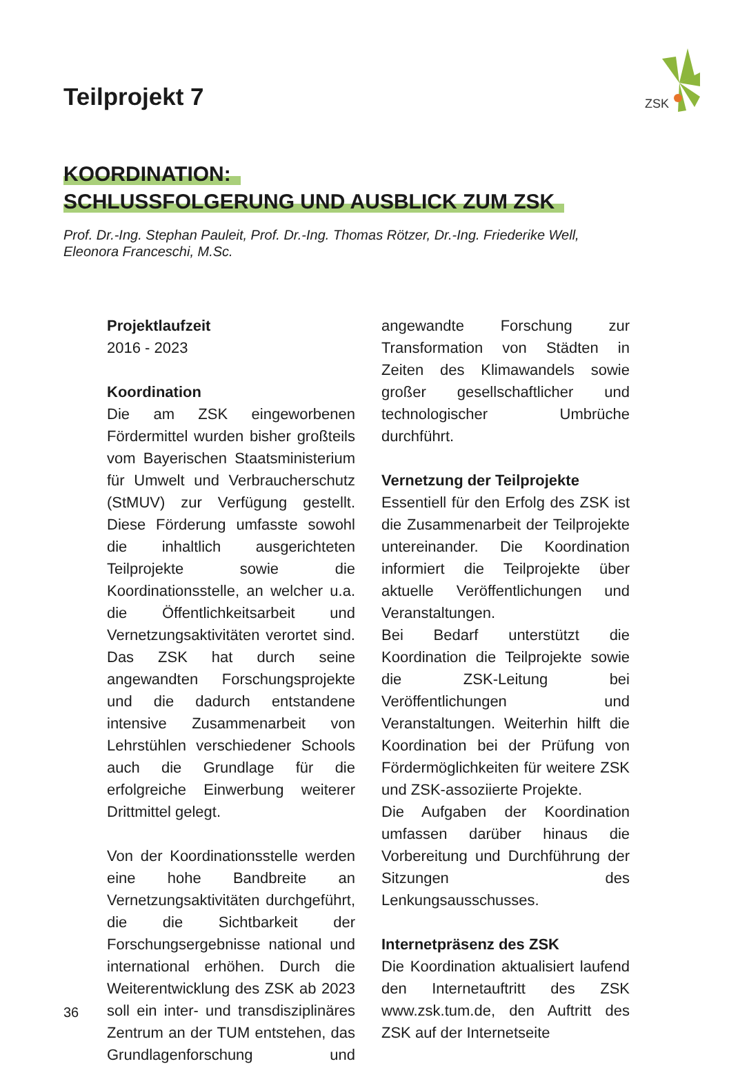ZSK
Teilprojekt 7
KOORDINATION:
SCHLUSSFOLGERUNG UND AUSBLICK ZUM ZSK
Prof. Dr.-Ing. Stephan Pauleit, Prof. Dr.-Ing. Thomas Rötzer, Dr.-Ing. Friederike Well,
Eleonora Franceschi, M.Sc.
Projektlaufzeit
2016 - 2023
Koordination
Die am ZSK eingeworbenen Fördermittel wurden bisher großteils vom Bayerischen Staatsministerium für Umwelt und Verbraucherschutz (StMUV) zur Verfügung gestellt. Diese Förderung umfasste sowohl die inhaltlich ausgerichteten Teilprojekte sowie die Koordinationsstelle, an welcher u.a. die Öffentlichkeitsarbeit und Vernetzungsaktivitäten verortet sind. Das ZSK hat durch seine angewandten Forschungsprojekte und die dadurch entstandene intensive Zusammenarbeit von Lehrstühlen verschiedener Schools auch die Grundlage für die erfolgreiche Einwerbung weiterer Drittmittel gelegt.
Von der Koordinationsstelle werden eine hohe Bandbreite an Vernetzungsaktivitäten durchgeführt, die die Sichtbarkeit der Forschungsergebnisse national und international erhöhen. Durch die Weiterentwicklung des ZSK ab 2023 soll ein inter- und transdisziplinäres Zentrum an der TUM entstehen, das Grundlagenforschung und angewandte Forschung zur Transformation von Städten in Zeiten des Klimawandels sowie großer gesellschaftlicher und technologischer Umbrüche durchführt.
Vernetzung der Teilprojekte
Essentiell für den Erfolg des ZSK ist die Zusammenarbeit der Teilprojekte untereinander. Die Koordination informiert die Teilprojekte über aktuelle Veröffentlichungen und Veranstaltungen.
Bei Bedarf unterstützt die Koordination die Teilprojekte sowie die ZSK-Leitung bei Veröffentlichungen und Veranstaltungen. Weiterhin hilft die Koordination bei der Prüfung von Fördermöglichkeiten für weitere ZSK und ZSK-assoziierte Projekte.
Die Aufgaben der Koordination umfassen darüber hinaus die Vorbereitung und Durchführung der Sitzungen des Lenkungsausschusses.
Internetpräsenz des ZSK
Die Koordination aktualisiert laufend den Internetauftritt des ZSK www.zsk.tum.de, den Auftritt des ZSK auf der Internetseite
36